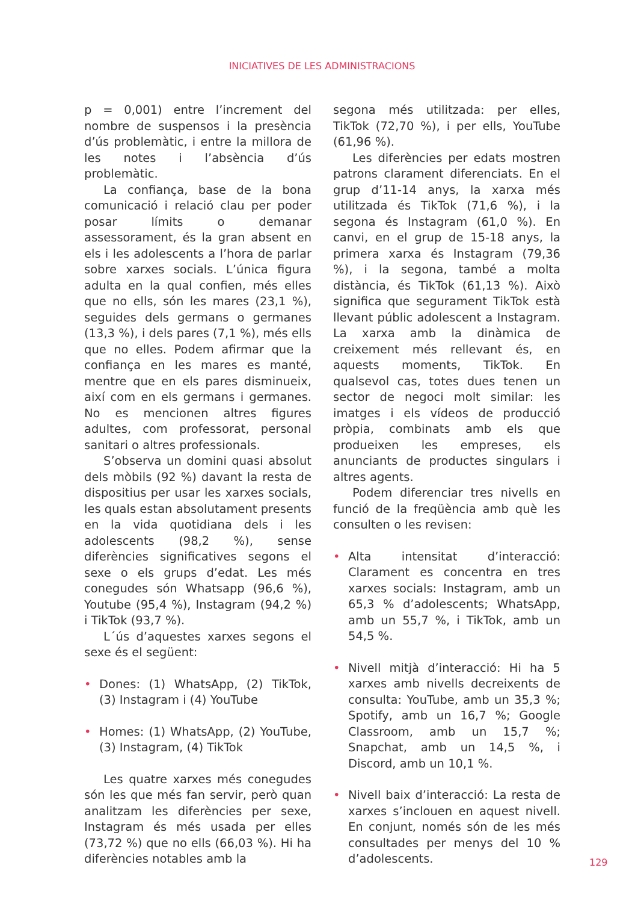INICIATIVES DE LES ADMINISTRACIONS
p = 0,001) entre l’increment del nombre de suspensos i la presència d’ús problemàtic, i entre la millora de les notes i l’absència d’ús problemàtic.
La confiança, base de la bona comunicació i relació clau per poder posar límits o demanar assessorament, és la gran absent en els i les adolescents a l’hora de parlar sobre xarxes socials. L’única figura adulta en la qual confien, més elles que no ells, són les mares (23,1 %), seguides dels germans o germanes (13,3 %), i dels pares (7,1 %), més ells que no elles. Podem afirmar que la confiança en les mares es manté, mentre que en els pares disminueix, així com en els germans i germanes. No es mencionen altres figures adultes, com professorat, personal sanitari o altres professionals.
S’observa un domini quasi absolut dels mòbils (92 %) davant la resta de dispositius per usar les xarxes socials, les quals estan absolutament presents en la vida quotidiana dels i les adolescents (98,2 %), sense diferències significatives segons el sexe o els grups d’edat. Les més conegudes són Whatsapp (96,6 %), Youtube (95,4 %), Instagram (94,2 %) i TikTok (93,7 %).
L´ús d’aquestes xarxes segons el sexe és el següent:
• Dones: (1) WhatsApp, (2) TikTok, (3) Instagram i (4) YouTube
• Homes: (1) WhatsApp, (2) YouTube, (3) Instagram, (4) TikTok
Les quatre xarxes més conegudes són les que més fan servir, però quan analitzam les diferències per sexe, Instagram és més usada per elles (73,72 %) que no ells (66,03 %). Hi ha diferències notables amb la
segona més utilitzada: per elles, TikTok (72,70 %), i per ells, YouTube (61,96 %).
Les diferències per edats mostren patrons clarament diferenciats. En el grup d’11-14 anys, la xarxa més utilitzada és TikTok (71,6 %), i la segona és Instagram (61,0 %). En canvi, en el grup de 15-18 anys, la primera xarxa és Instagram (79,36 %), i la segona, també a molta distància, és TikTok (61,13 %). Això significa que segurament TikTok està llevant públic adolescent a Instagram. La xarxa amb la dinàmica de creixement més rellevant és, en aquests moments, TikTok. En qualsevol cas, totes dues tenen un sector de negoci molt similar: les imatges i els vídeos de producció pròpia, combinats amb els que produeixen les empreses, els anunciants de productes singulars i altres agents.
Podem diferenciar tres nivells en funció de la freqüència amb què les consulten o les revisen:
• Alta intensitat d’interacció: Clarament es concentra en tres xarxes socials: Instagram, amb un 65,3 % d’adolescents; WhatsApp, amb un 55,7 %, i TikTok, amb un 54,5 %.
• Nivell mitjà d’interacció: Hi ha 5 xarxes amb nivells decreixents de consulta: YouTube, amb un 35,3 %; Spotify, amb un 16,7 %; Google Classroom, amb un 15,7 %; Snapchat, amb un 14,5 %, i Discord, amb un 10,1 %.
• Nivell baix d’interacció: La resta de xarxes s’inclouen en aquest nivell. En conjunt, només són de les més consultades per menys del 10 % d’adolescents.
129